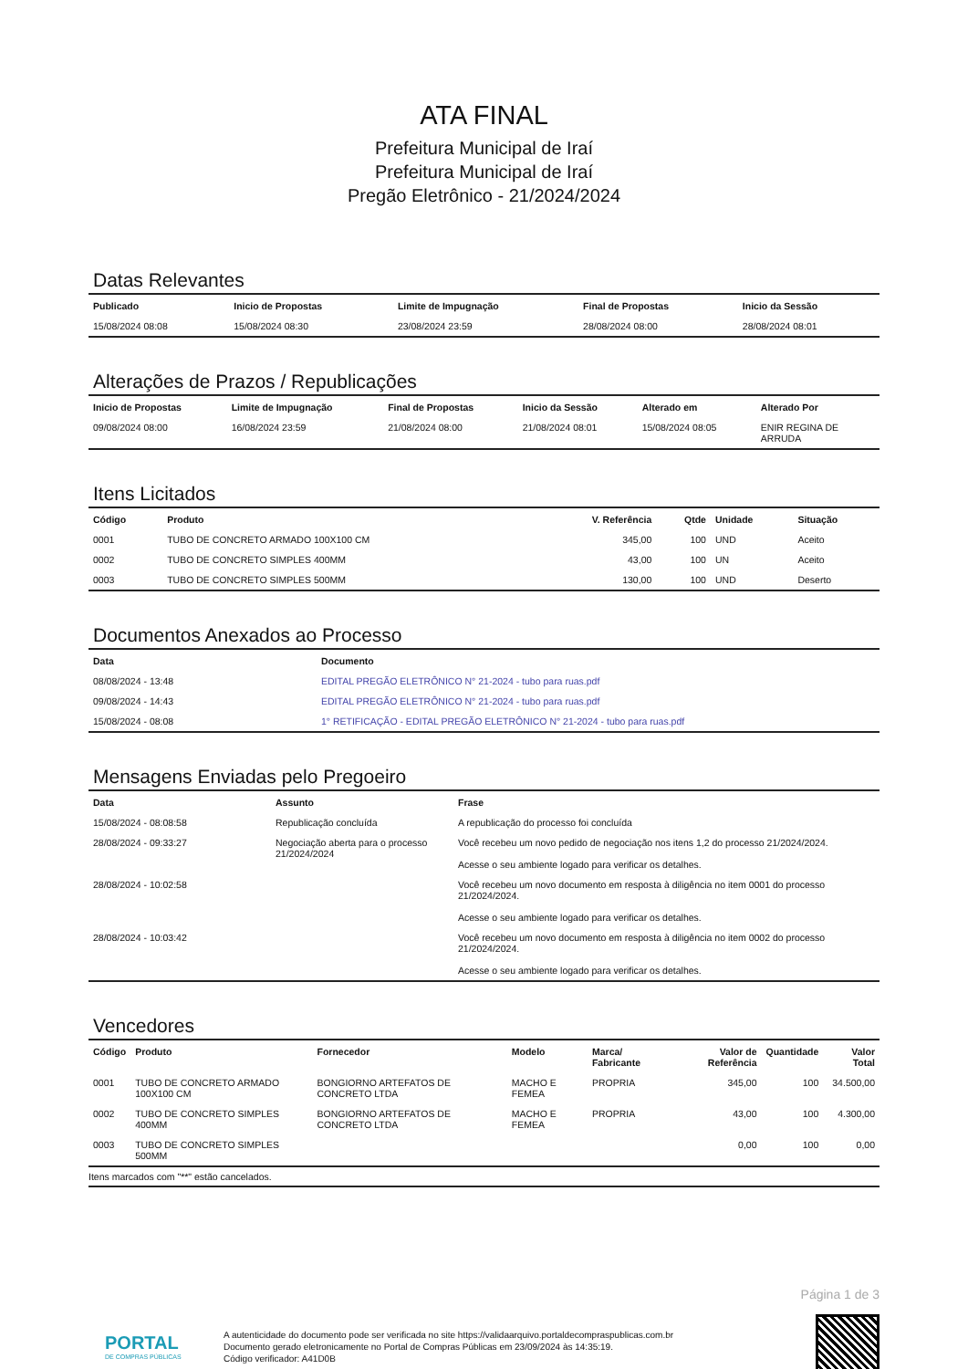ATA FINAL
Prefeitura Municipal de Iraí
Prefeitura Municipal de Iraí
Pregão Eletrônico - 21/2024/2024
Datas Relevantes
| Publicado | Inicio de Propostas | Limite de Impugnação | Final de Propostas | Inicio da Sessão |
| --- | --- | --- | --- | --- |
| 15/08/2024 08:08 | 15/08/2024 08:30 | 23/08/2024 23:59 | 28/08/2024 08:00 | 28/08/2024 08:01 |
Alterações de Prazos / Republicações
| Inicio de Propostas | Limite de Impugnação | Final de Propostas | Inicio da Sessão | Alterado em | Alterado Por |
| --- | --- | --- | --- | --- | --- |
| 09/08/2024 08:00 | 16/08/2024 23:59 | 21/08/2024 08:00 | 21/08/2024 08:01 | 15/08/2024 08:05 | ENIR REGINA DE ARRUDA |
Itens Licitados
| Código | Produto | V. Referência | Qtde | Unidade | Situação |
| --- | --- | --- | --- | --- | --- |
| 0001 | TUBO DE CONCRETO ARMADO 100X100 CM | 345,00 | 100 | UND | Aceito |
| 0002 | TUBO DE CONCRETO SIMPLES 400MM | 43,00 | 100 | UN | Aceito |
| 0003 | TUBO DE CONCRETO SIMPLES 500MM | 130,00 | 100 | UND | Deserto |
Documentos Anexados ao Processo
| Data | Documento |
| --- | --- |
| 08/08/2024 - 13:48 | EDITAL PREGÃO ELETRÔNICO N° 21-2024 - tubo para ruas.pdf |
| 09/08/2024 - 14:43 | EDITAL PREGÃO ELETRÔNICO N° 21-2024 - tubo para ruas.pdf |
| 15/08/2024 - 08:08 | 1° RETIFICAÇÃO - EDITAL PREGÃO ELETRÔNICO N° 21-2024 - tubo para ruas.pdf |
Mensagens Enviadas pelo Pregoeiro
| Data | Assunto | Frase |
| --- | --- | --- |
| 15/08/2024 - 08:08:58 | Republicação concluída | A republicação do processo foi concluída |
| 28/08/2024 - 09:33:27 | Negociação aberta para o processo 21/2024/2024 | Você recebeu um novo pedido de negociação nos itens 1,2 do processo 21/2024/2024. Acesse o seu ambiente logado para verificar os detalhes. |
| 28/08/2024 - 10:02:58 | | Você recebeu um novo documento em resposta à diligência no item 0001 do processo 21/2024/2024. Acesse o seu ambiente logado para verificar os detalhes. |
| 28/08/2024 - 10:03:42 | | Você recebeu um novo documento em resposta à diligência no item 0002 do processo 21/2024/2024. Acesse o seu ambiente logado para verificar os detalhes. |
Vencedores
| Código | Produto | Fornecedor | Modelo | Marca/ Fabricante | Valor de Referência | Quantidade | Valor Total |
| --- | --- | --- | --- | --- | --- | --- | --- |
| 0001 | TUBO DE CONCRETO ARMADO 100X100 CM | BONGIORNO ARTEFATOS DE CONCRETO LTDA | MACHO E FEMEA | PROPRIA | 345,00 | 100 | 34.500,00 |
| 0002 | TUBO DE CONCRETO SIMPLES 400MM | BONGIORNO ARTEFATOS DE CONCRETO LTDA | MACHO E FEMEA | PROPRIA | 43,00 | 100 | 4.300,00 |
| 0003 | TUBO DE CONCRETO SIMPLES 500MM | | | | 0,00 | 100 | 0,00 |
Itens marcados com "**" estão cancelados.
Página 1 de 3
PORTAL
DE COMPRAS PÚBLICAS
A autenticidade do documento pode ser verificada no site https://validaarquivo.portaldecompraspublicas.com.br
Documento gerado eletronicamente no Portal de Compras Públicas em 23/09/2024 às 14:35:19.
Código verificador: A41D0B